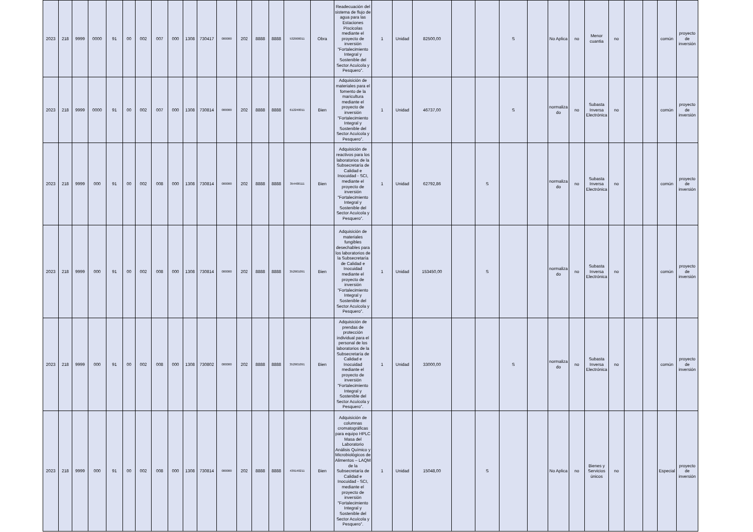| 2023 | 218 | 9999 | 0000 | 91 | 00 | 002 | 007 | 000 | 1308 | 730417 | 000000 | 202 | 8888 | 8888 | 532900011 | Obra | Readecuación del sistema de flujo de agua para las Estaciones Piscicolas mediante el proyecto de inversión "Fortalecimiento Integral y Sostenible del Sector Acuícola y Pesquero”. | 1 | Unidad | 82500,00 | | | S | | No Aplica | no | Menor cuantia | no | | | común | proyecto de inversión |
| 2023 | 218 | 9999 | 0000 | 91 | 00 | 002 | 007 | 000 | 1308 | 730814 | 000000 | 202 | 8888 | 8888 | 612240011 | Bien | Adquisición de materiales para el fomento de la maricultura mediante el proyecto de inversión "Fortalecimiento Integral y Sostenible del Sector Acuícola y Pesquero”. | 1 | Unidad | 46737,00 | | | S | | normaliza do | no | Subasta Inversa Electrónica | no | | | común | proyecto de inversión |
| 2023 | 218 | 9999 | 000 | 91 | 00 | 002 | 008 | 000 | 1308 | 730814 | 000000 | 202 | 8888 | 8888 | 354400111 | Bien | Adquisición de reactivos para los laboratorios de la Subsecretaría de Calidad e Inocuidad - SCI, mediante el proyecto de inversión "Fortalecimiento Integral y Sostenible del Sector Acuícola y Pesquero”. | 1 | Unidad | 62792,86 | | S | | | normaliza do | no | Subasta Inversa Electrónica | no | | | común | proyecto de inversión |
| 2023 | 218 | 9999 | 000 | 91 | 00 | 002 | 008 | 000 | 1308 | 730814 | 000000 | 202 | 8888 | 8888 | 352901091 | Bien | Adquisición de materiales fungibles desechables para los laboratorios de la Subsecretaría de Calidad e Inocuidad mediante el proyecto de inversión "Fortalecimiento Integral y Sostenible del Sector Acuícola y Pesquero”. | 1 | Unidad | 153450,00 | | S | | | normaliza do | no | Subasta Inversa Electrónica | no | | | común | proyecto de inversión |
| 2023 | 218 | 9999 | 000 | 91 | 00 | 002 | 008 | 000 | 1308 | 730802 | 000000 | 202 | 8888 | 8888 | 352901091 | Bien | Adquisición de prendas de protección individual para el personal de los laboratorios de la Subsecretaría de Calidad e Inocuidad mediante el proyecto de inversión "Fortalecimiento Integral y Sostenible del Sector Acuícola y Pesquero”. | 1 | Unidad | 33000,00 | | | S | | normaliza do | no | Subasta Inversa Electrónica | no | | | común | proyecto de inversión |
| 2023 | 218 | 9999 | 000 | 91 | 00 | 002 | 008 | 000 | 1308 | 730814 | 000000 | 202 | 8888 | 8888 | 439140211 | Bien | Adquisición de columnas cromatográficas para equipo HPLC Masa del Laboratorio Análisis Químico y Microbiológicos de Alimentos – LAQM de la Subsecretaría de Calidad e Inocuidad - SCI, mediante el proyecto de inversión "Fortalecimiento Integral y Sostenible del Sector Acuícola y Pesquero”. | 1 | Unidad | 15048,00 | | S | | | No Aplica | no | Bienes y Servicios únicos | no | | | Especial | proyecto de inversión |